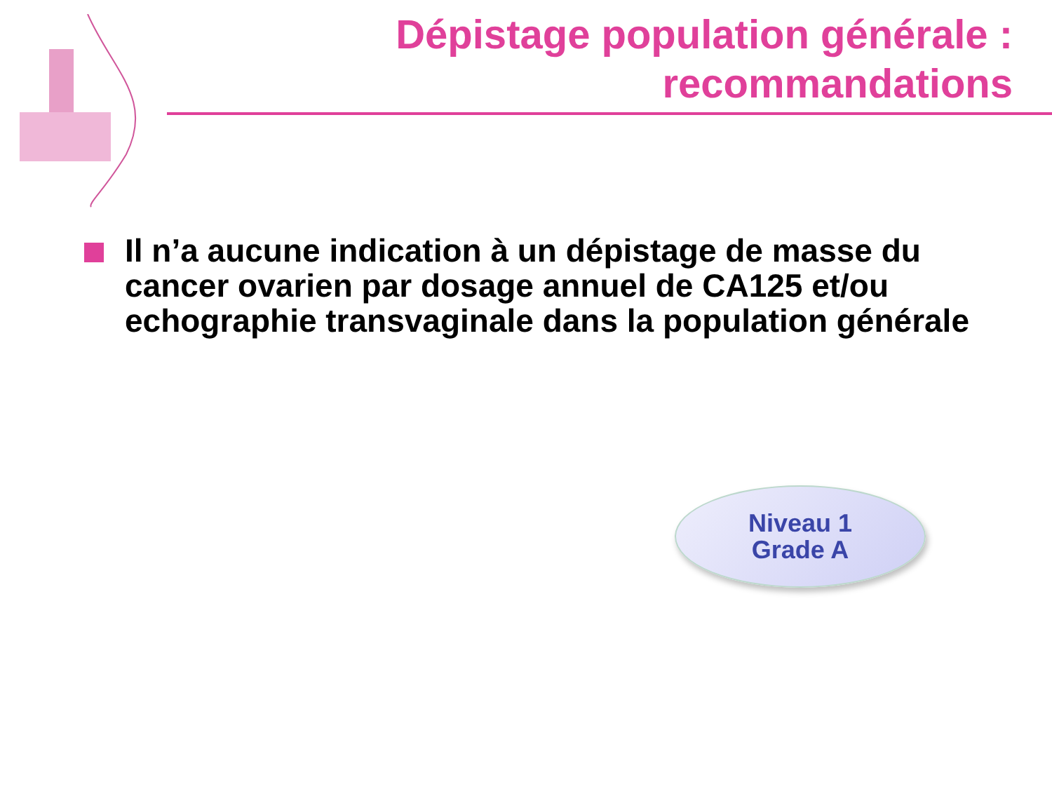Dépistage population générale :
recommandations
Il n’a aucune indication à un dépistage de masse du cancer ovarien par dosage annuel de CA125 et/ou echographie transvaginale dans la population générale
Niveau 1
Grade A